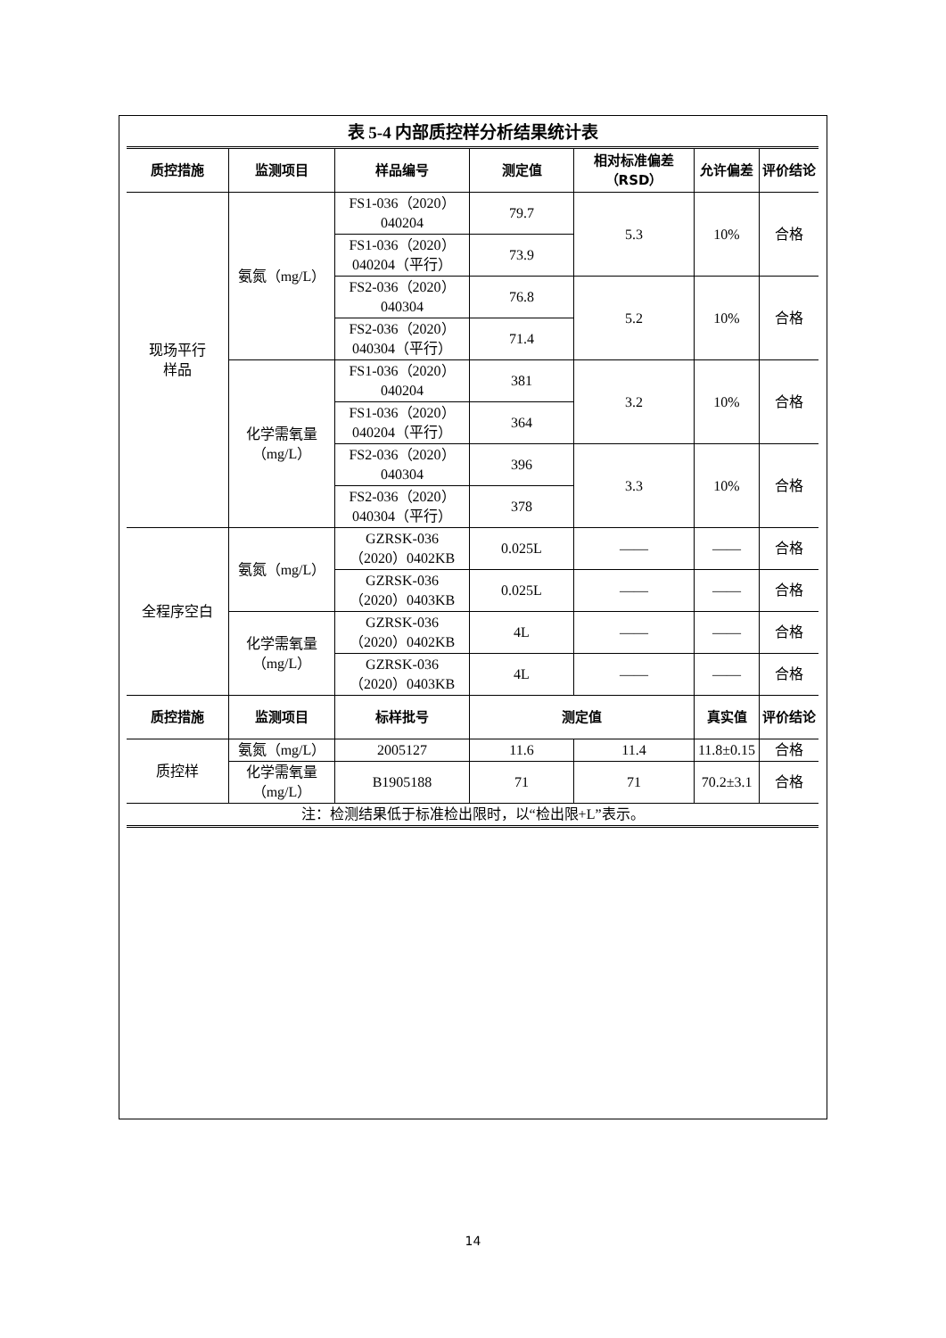表 5-4 内部质控样分析结果统计表
| 质控措施 | 监测项目 | 样品编号 | 测定值 | 相对标准偏差（RSD） | | 允许偏差 | 评价结论 |
| --- | --- | --- | --- | --- | --- | --- | --- |
| 现场平行 样品 | 氨氮（mg/L） | FS1-036（2020） 040204 | 79.7 | 5.3 | | 10% | 合格 |
| | | FS1-036（2020） 040204（平行） | 73.9 | | | | |
| | | FS2-036（2020） 040304 | 76.8 | 5.2 | | 10% | 合格 |
| | | FS2-036（2020） 040304（平行） | 71.4 | | | | |
| | 化学需氧量 （mg/L） | FS1-036（2020） 040204 | 381 | 3.2 | | 10% | 合格 |
| | | FS1-036（2020） 040204（平行） | 364 | | | | |
| | | FS2-036（2020） 040304 | 396 | 3.3 | | 10% | 合格 |
| | | FS2-036（2020） 040304（平行） | 378 | | | | |
| 全程序空白 | 氨氮（mg/L） | GZRSK-036 （2020）0402KB | 0.025L | —— | | —— | 合格 |
| | | GZRSK-036 （2020）0403KB | 0.025L | —— | | —— | 合格 |
| | 化学需氧量 （mg/L） | GZRSK-036 （2020）0402KB | 4L | —— | | —— | 合格 |
| | | GZRSK-036 （2020）0403KB | 4L | —— | | —— | 合格 |
| 质控措施 | 监测项目 | 标样批号 | 测定值 | | 真实值 | | 评价结论 |
| 质控样 | 氨氮（mg/L） | 2005127 | 11.6 | 11.4 | 11.8±0.15 | | 合格 |
| | 化学需氧量 （mg/L） | B1905188 | 71 | 71 | 70.2±3.1 | | 合格 |
| 注：检测结果低于标准检出限时，以“检出限+L”表示。 | | | | | | | |
14